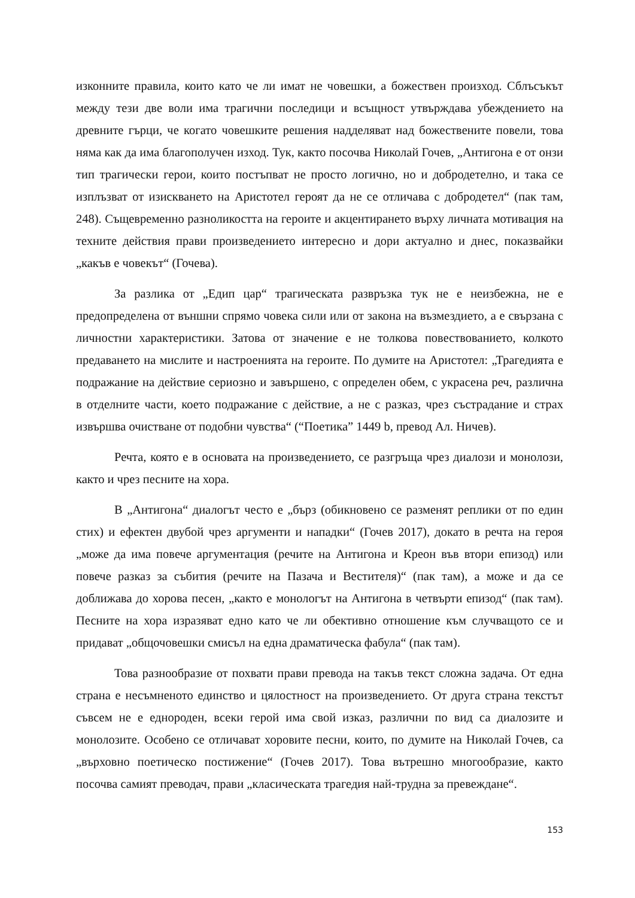изконните правила, които като че ли имат не човешки, а божествен произход. Сблъсъкът между тези две воли има трагични последици и всъщност утвърждава убеждението на древните гърци, че когато човешките решения надделяват над божествените повели, това няма как да има благополучен изход. Тук, както посочва Николай Гочев, „Антигона е от онзи тип трагически герои, които постъпват не просто логично, но и добродетелно, и така се изплъзват от изискването на Аристотел героят да не се отличава с добродетел“ (пак там, 248). Същевременно разноликостта на героите и акцентирането върху личната мотивация на техните действия прави произведението интересно и дори актуално и днес, показвайки „какъв е човекът“ (Гочева).
За разлика от „Едип цар“ трагическата развръзка тук не е неизбежна, не е предопределена от външни спрямо човека сили или от закона на възмездието, а е свързана с личностни характеристики. Затова от значение е не толкова повествованието, колкото предаването на мислите и настроенията на героите. По думите на Аристотел: „Трагедията е подражание на действие сериозно и завършено, с определен обем, с украсена реч, различна в отделните части, което подражание с действие, а не с разказ, чрез състрадание и страх извършва очистване от подобни чувства“ (“Поетика” 1449 b, превод Ал. Ничев).
Речта, която е в основата на произведението, се разгръща чрез диалози и монолози, както и чрез песните на хора.
В „Антигона“ диалогът често е „бърз (обикновено се разменят реплики от по един стих) и ефектен двубой чрез аргументи и нападки“ (Гочев 2017), докато в речта на героя „може да има повече аргументация (речите на Антигона и Креон във втори епизод) или повече разказ за събития (речите на Пазача и Вестителя)“ (пак там), а може и да се доближава до хорова песен, „както е монологът на Антигона в четвърти епизод“ (пак там). Песните на хора изразяват едно като че ли обективно отношение към случващото се и придават „общочовешки смисъл на една драматическа фабула“ (пак там).
Това разнообразие от похвати прави превода на такъв текст сложна задача. От една страна е несъмненото единство и цялостност на произведението. От друга страна текстът съвсем не е еднороден, всеки герой има свой изказ, различни по вид са диалозите и монолозите. Особено се отличават хоровите песни, които, по думите на Николай Гочев, са „върховно поетическо постижение“ (Гочев 2017). Това вътрешно многообразие, както посочва самият преводач, прави „класическата трагедия най-трудна за превеждане“.
153